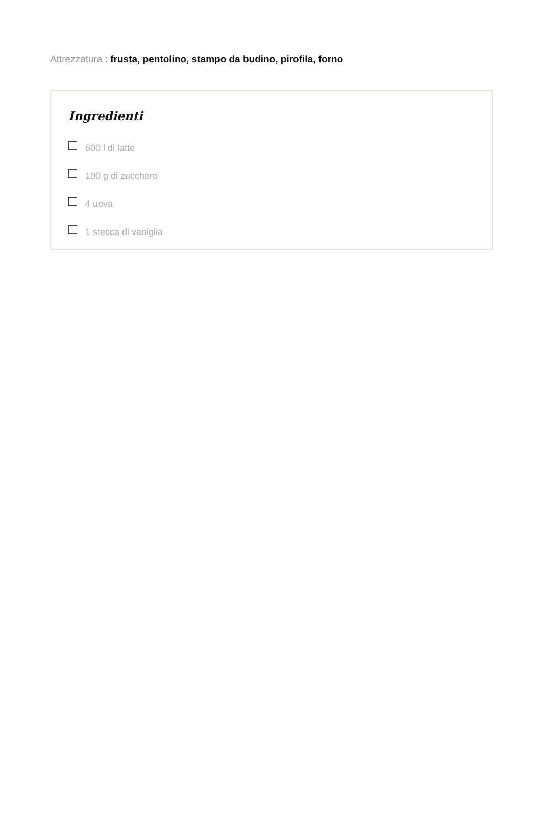Attrezzatura : frusta, pentolino, stampo da budino, pirofila, forno
Ingredienti
600 l di latte
100 g di zucchero
4 uova
1 stecca di vaniglia